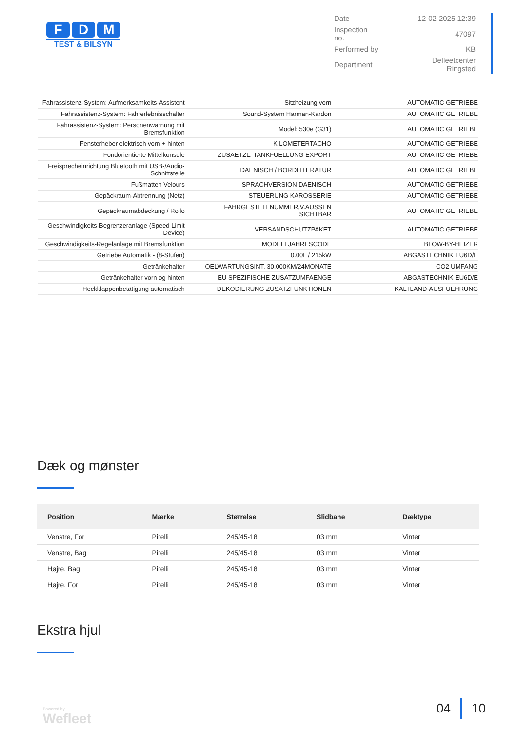F D M
TEST & BILSYN
| Date | 12-02-2025 12:39 |
| Inspection no. | 47097 |
| Performed by | KB |
| Department | Defleetcenter Ringsted |
| Fahrassistenz-System: Aufmerksamkeits-Assistent | Sitzheizung vorn | AUTOMATIC GETRIEBE |
| Fahrassistenz-System: Fahrerlebnisschalter | Sound-System Harman-Kardon | AUTOMATIC GETRIEBE |
| Fahrassistenz-System: Personenwarnung mit Bremsfunktion | Model: 530e (G31) | AUTOMATIC GETRIEBE |
| Fensterheber elektrisch vorn + hinten | KILOMETERTACHO | AUTOMATIC GETRIEBE |
| Fondorientierte Mittelkonsole | ZUSAETZL. TANKFUELLUNG EXPORT | AUTOMATIC GETRIEBE |
| Freisprecheinrichtung Bluetooth mit USB-/Audio-Schnittstelle | DAENISCH / BORDLITERATUR | AUTOMATIC GETRIEBE |
| Fußmatten Velours | SPRACHVERSION DAENISCH | AUTOMATIC GETRIEBE |
| Gepäckraum-Abtrennung (Netz) | STEUERUNG KAROSSERIE | AUTOMATIC GETRIEBE |
| Gepäckraumabdeckung / Rollo | FAHRGESTELLNUMMER,V.AUSSEN SICHTBAR | AUTOMATIC GETRIEBE |
| Geschwindigkeits-Begrenzeranlage (Speed Limit Device) | VERSANDSCHUTZPAKET | AUTOMATIC GETRIEBE |
| Geschwindigkeits-Regelanlage mit Bremsfunktion | MODELLJAHRESCODE | BLOW-BY-HEIZER |
| Getriebe Automatik - (8-Stufen) | 0.00L / 215kW | ABGASTECHNIK EU6D/E |
| Getränkehalter | OELWARTUNGSINT. 30.000KM/24MONATE | CO2 UMFANG |
| Getränkehalter vorn og hinten | EU SPEZIFISCHE ZUSATZUMFAENGE | ABGASTECHNIK EU6D/E |
| Heckklappenbetätigung automatisch | DEKODIERUNG ZUSATZFUNKTIONEN | KALTLAND-AUSFUEHRUNG |
Dæk og mønster
| Position | Mærke | Størrelse | Slidbane | Dæktype |
| --- | --- | --- | --- | --- |
| Venstre, For | Pirelli | 245/45-18 | 03 mm | Vinter |
| Venstre, Bag | Pirelli | 245/45-18 | 03 mm | Vinter |
| Højre, Bag | Pirelli | 245/45-18 | 03 mm | Vinter |
| Højre, For | Pirelli | 245/45-18 | 03 mm | Vinter |
Ekstra hjul
Powered by
Wefleet
04 10